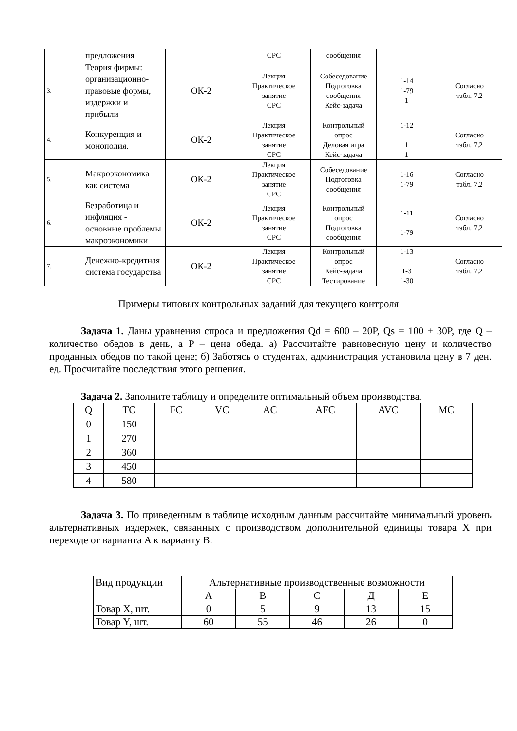| | предложения | | СРС | сообщения | | |
| 3. | Теория фирмы: организационно-правовые формы, издержки и прибыли | ОК-2 | Лекция Практическое занятие СРС | Собеседование Подготовка сообщения Кейс-задача | 1-14 1-79 1 | Согласно табл. 7.2 |
| 4. | Конкуренция и монополия. | ОК-2 | Лекция Практическое занятие СРС | Контрольный опрос Деловая игра Кейс-задача | 1-12 1 1 | Согласно табл. 7.2 |
| 5. | Макроэкономика как система | ОК-2 | Лекция Практическое занятие СРС | Собеседование Подготовка сообщения | 1-16 1-79 | Согласно табл. 7.2 |
| 6. | Безработица и инфляция - основные проблемы макроэкономики | ОК-2 | Лекция Практическое занятие СРС | Контрольный опрос Подготовка сообщения | 1-11 1-79 | Согласно табл. 7.2 |
| 7. | Денежно-кредитная система государства | ОК-2 | Лекция Практическое занятие СРС | Контрольный опрос Кейс-задача Тестирование | 1-13 1-3 1-30 | Согласно табл. 7.2 |
Примеры типовых контрольных заданий для текущего контроля
Задача 1. Даны уравнения спроса и предложения Qd = 600 – 20P, Qs = 100 + 30P, где Q – количество обедов в день, а P – цена обеда. а) Рассчитайте равновесную цену и количество проданных обедов по такой цене; б) Заботясь о студентах, администрация установила цену в 7 ден. ед. Просчитайте последствия этого решения.
Задача 2. Заполните таблицу и определите оптимальный объем производства.
| Q | TC | FC | VC | AC | AFC | AVC | MC |
| 0 | 150 | | | | | | |
| 1 | 270 | | | | | | |
| 2 | 360 | | | | | | |
| 3 | 450 | | | | | | |
| 4 | 580 | | | | | | |
Задача 3. По приведенным в таблице исходным данным рассчитайте минимальный уровень альтернативных издержек, связанных с производством дополнительной единицы товара X при переходе от варианта A к варианту B.
| Вид продукции | Альтернативные производственные возможности | | | | |
| | А | В | С | Д | Е |
| Товар X, шт. | 0 | 5 | 9 | 13 | 15 |
| Товар Y, шт. | 60 | 55 | 46 | 26 | 0 |